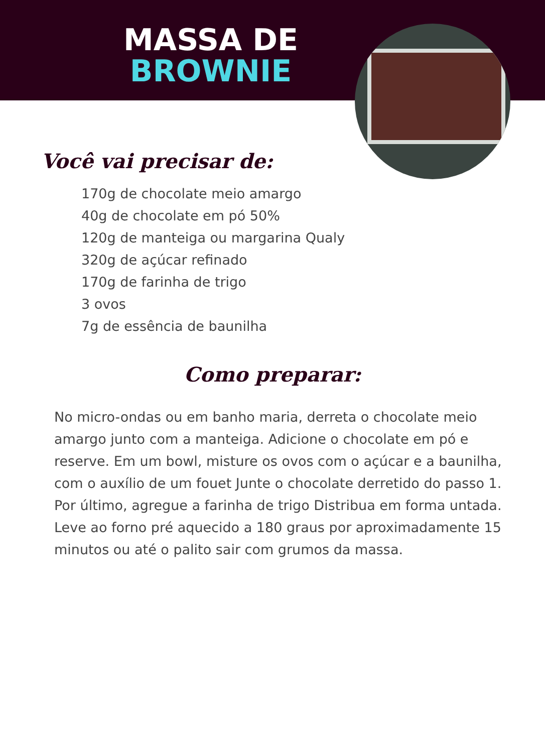MASSA DE
BROWNIE
Você vai precisar de:
170g de chocolate meio amargo
40g de chocolate em pó 50%
120g de manteiga ou margarina Qualy
320g de açúcar refinado
170g de farinha de trigo
3 ovos
7g de essência de baunilha
Como preparar:
No micro-ondas ou em banho maria, derreta o chocolate meio amargo junto com a manteiga. Adicione o chocolate em pó e reserve. Em um bowl, misture os ovos com o açúcar e a baunilha, com o auxílio de um fouet Junte o chocolate derretido do passo 1. Por último, agregue a farinha de trigo Distribua em forma untada. Leve ao forno pré aquecido a 180 graus por aproximadamente 15 minutos ou até o palito sair com grumos da massa.